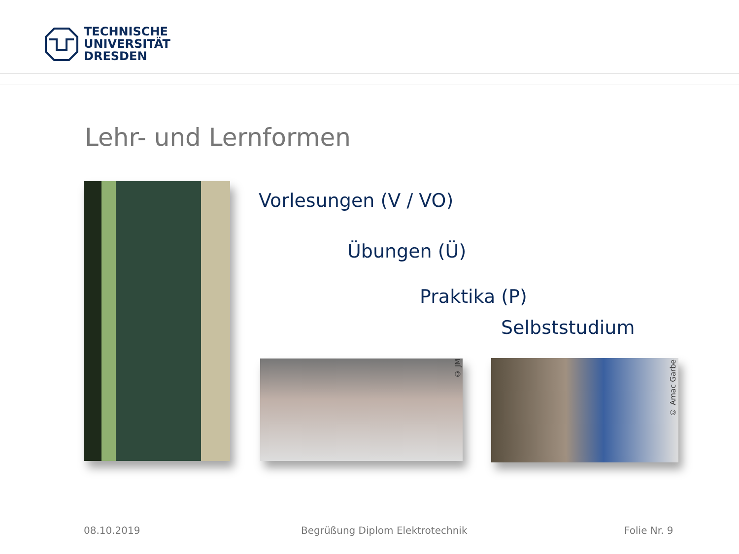TECHNISCHE
UNIVERSITÄT
DRESDEN
Lehr- und Lernformen
Vorlesungen (V / VO)
Übungen (Ü)
Praktika (P)
Selbststudium
© JM
© Amac Garbe
08.10.2019
Begrüßung Diplom Elektrotechnik
Folie Nr. 9